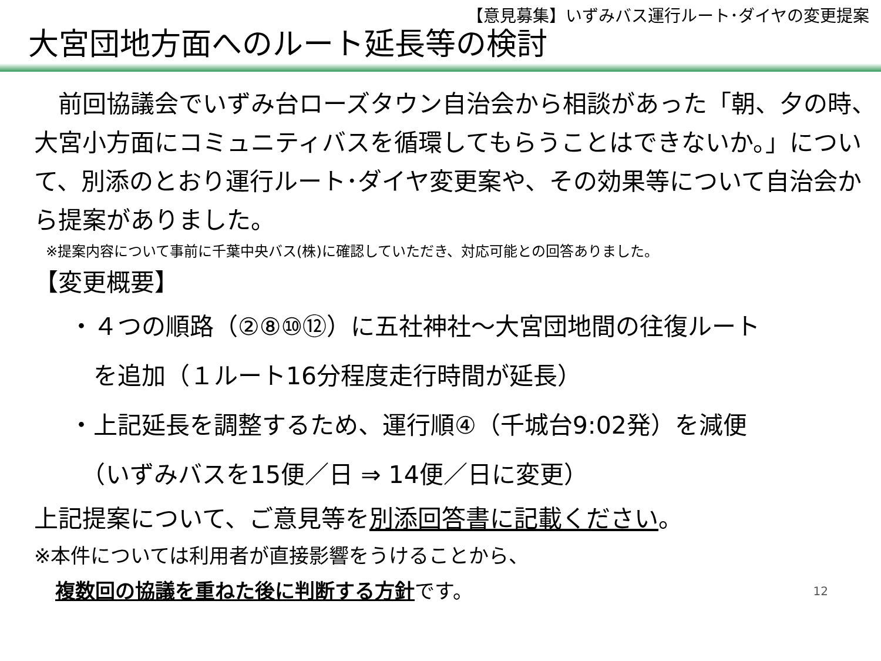【意見募集】いずみバス運行ルート･ダイヤの変更提案
大宮団地方面へのルート延長等の検討
　前回協議会でいずみ台ローズタウン自治会から相談があった「朝、夕の時、大宮小方面にコミュニティバスを循環してもらうことはできないか。」について、別添のとおり運行ルート･ダイヤ変更案や、その効果等について自治会から提案がありました。
※提案内容について事前に千葉中央バス(株)に確認していただき、対応可能との回答ありました。
【変更概要】
・４つの順路（②⑧⑩⑫）に五社神社～大宮団地間の往復ルート
　を追加（１ルート16分程度走行時間が延長）
・上記延長を調整するため、運行順④（千城台9:02発）を減便
　（いずみバスを15便／日 ⇒ 14便／日に変更）
上記提案について、ご意見等を別添回答書に記載ください。
※本件については利用者が直接影響をうけることから、
複数回の協議を重ねた後に判断する方針です。 12